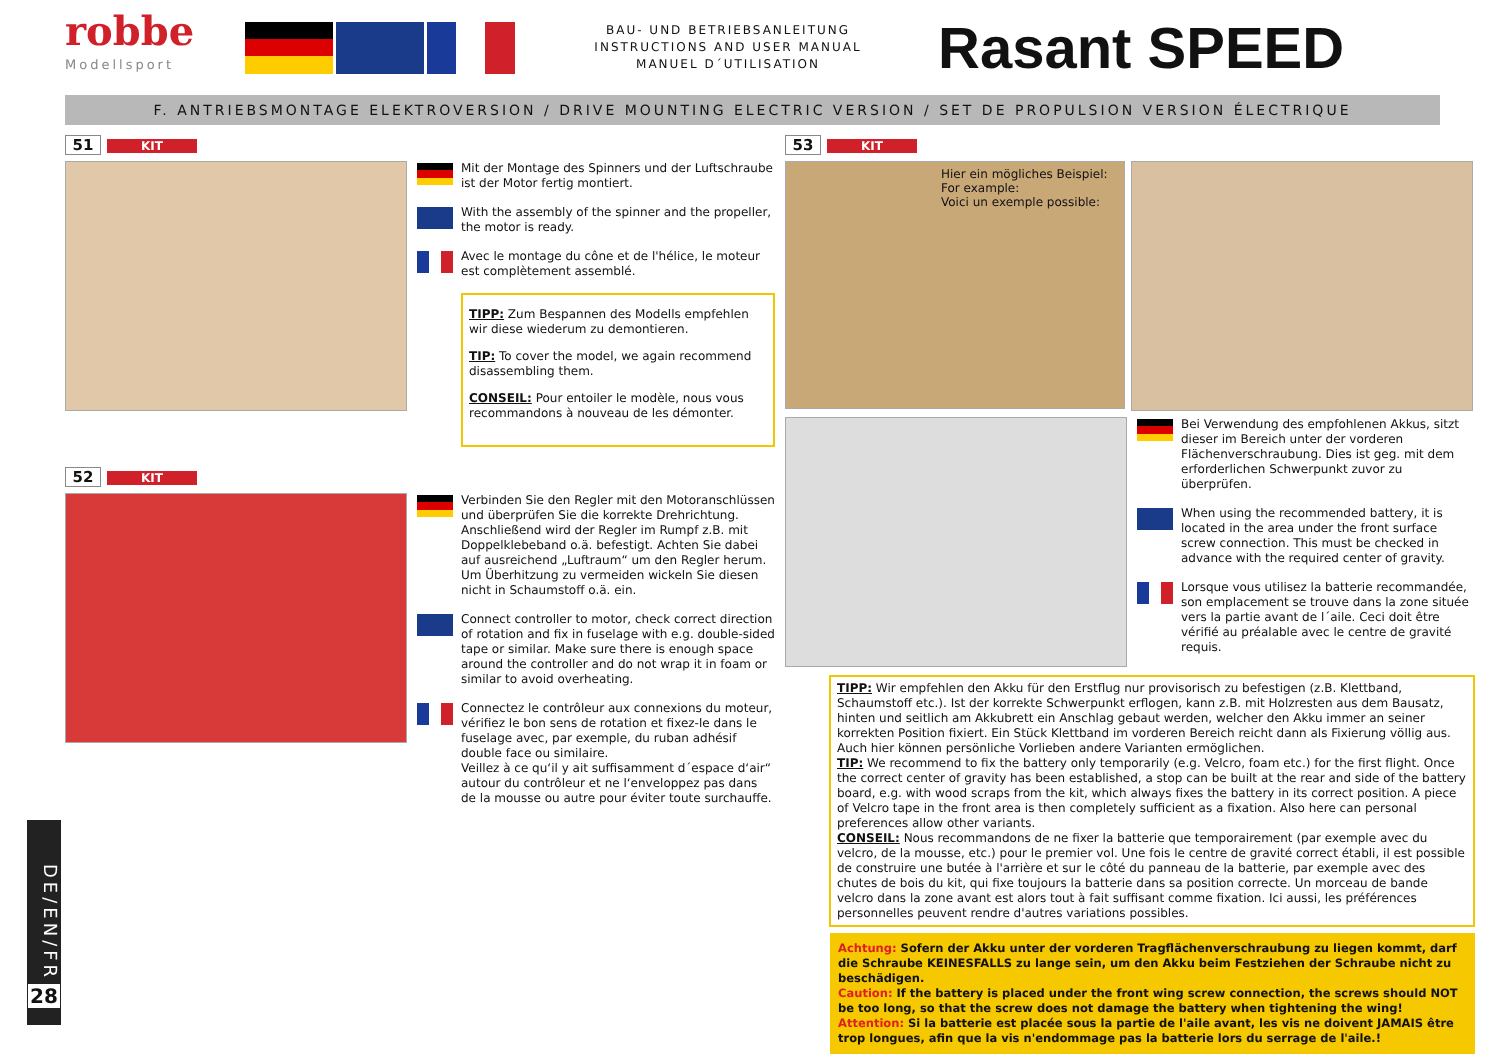robbe
Modellsport
BAU- UND BETRIEBSANLEITUNG
INSTRUCTIONS AND USER MANUAL
MANUEL D´UTILISATION
Rasant SPEED
F. ANTRIEBSMONTAGE ELEKTROVERSION / DRIVE MOUNTING ELECTRIC VERSION / SET DE PROPULSION VERSION ÉLECTRIQUE
51 KIT
Mit der Montage des Spinners und der Luftschraube ist der Motor fertig montiert.
With the assembly of the spinner and the propeller, the motor is ready.
Avec le montage du cône et de l'hélice, le moteur est complètement assemblé.
TIPP: Zum Bespannen des Modells empfehlen wir diese wiederum zu demontieren.
TIP: To cover the model, we again recommend disassembling them.
CONSEIL: Pour entoiler le modèle, nous vous recommandons à nouveau de les démonter.
52 KIT
Verbinden Sie den Regler mit den Motoranschlüssen und überprüfen Sie die korrekte Drehrichtung. Anschließend wird der Regler im Rumpf z.B. mit Doppelklebeband o.ä. befestigt. Achten Sie dabei auf ausreichend „Luftraum“ um den Regler herum. Um Überhitzung zu vermeiden wickeln Sie diesen nicht in Schaumstoff o.ä. ein.
Connect controller to motor, check correct direction of rotation and fix in fuselage with e.g. double-sided tape or similar. Make sure there is enough space around the controller and do not wrap it in foam or similar to avoid overheating.
Connectez le contrôleur aux connexions du moteur, vérifiez le bon sens de rotation et fixez-le dans le fuselage avec, par exemple, du ruban adhésif double face ou similaire.
Veillez à ce qu‘il y ait suffisamment d´espace d‘air“ autour du contrôleur et ne l‘enveloppez pas dans de la mousse ou autre pour éviter toute surchauffe.
53 KIT
Hier ein mögliches Beispiel:
For example:
Voici un exemple possible:
Bei Verwendung des empfohlenen Akkus, sitzt dieser im Bereich unter der vorderen Flächenverschraubung. Dies ist geg. mit dem erforderlichen Schwerpunkt zuvor zu überprüfen.
When using the recommended battery, it is located in the area under the front surface screw connection. This must be checked in advance with the required center of gravity.
Lorsque vous utilisez la batterie recommandée, son emplacement se trouve dans la zone située vers la partie avant de l´aile. Ceci doit être vérifié au préalable avec le centre de gravité requis.
TIPP: Wir empfehlen den Akku für den Erstflug nur provisorisch zu befestigen (z.B. Klettband, Schaumstoff etc.). Ist der korrekte Schwerpunkt erflogen, kann z.B. mit Holzresten aus dem Bausatz, hinten und seitlich am Akkubrett ein Anschlag gebaut werden, welcher den Akku immer an seiner korrekten Position fixiert. Ein Stück Klettband im vorderen Bereich reicht dann als Fixierung völlig aus. Auch hier können persönliche Vorlieben andere Varianten ermöglichen.
TIP: We recommend to fix the battery only temporarily (e.g. Velcro, foam etc.) for the first flight. Once the correct center of gravity has been established, a stop can be built at the rear and side of the battery board, e.g. with wood scraps from the kit, which always fixes the battery in its correct position. A piece of Velcro tape in the front area is then completely sufficient as a fixation. Also here can personal preferences allow other variants.
CONSEIL: Nous recommandons de ne fixer la batterie que temporairement (par exemple avec du velcro, de la mousse, etc.) pour le premier vol. Une fois le centre de gravité correct établi, il est possible de construire une butée à l'arrière et sur le côté du panneau de la batterie, par exemple avec des chutes de bois du kit, qui fixe toujours la batterie dans sa position correcte. Un morceau de bande velcro dans la zone avant est alors tout à fait suffisant comme fixation. Ici aussi, les préférences personnelles peuvent rendre d'autres variations possibles.
Achtung: Sofern der Akku unter der vorderen Tragflächenverschraubung zu liegen kommt, darf die Schraube KEINESFALLS zu lange sein, um den Akku beim Festziehen der Schraube nicht zu beschädigen.
Caution: If the battery is placed under the front wing screw connection, the screws should NOT be too long, so that the screw does not damage the battery when tightening the wing!
Attention: Si la batterie est placée sous la partie de l'aile avant, les vis ne doivent JAMAIS être trop longues, afin que la vis n'endommage pas la batterie lors du serrage de l'aile.!
DE/EN/FR
28